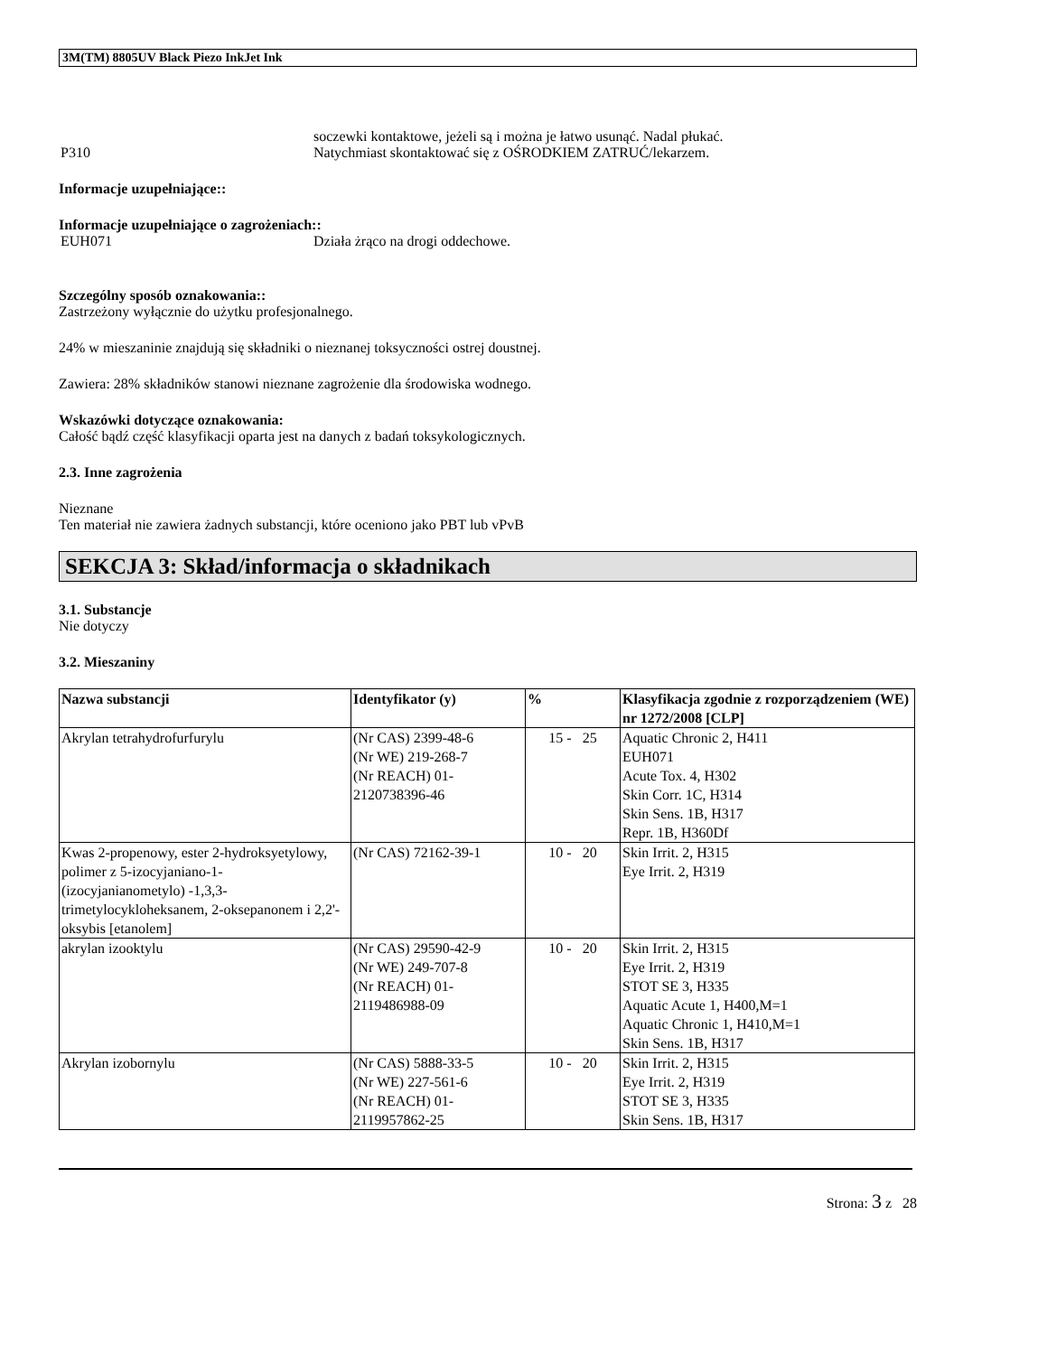3M(TM) 8805UV Black Piezo InkJet Ink
soczewki kontaktowe, jeżeli są i można je łatwo usunąć. Nadal płukać.
P310 Natychmiast skontaktować się z OŚRODKIEM ZATRUĆ/lekarzem.
Informacje uzupełniające::
Informacje uzupełniające o zagrożeniach::
EUH071 Działa żrąco na drogi oddechowe.
Szczególny sposób oznakowania::
Zastrzeżony wyłącznie do użytku profesjonalnego.
24% w mieszaninie znajdują się składniki o nieznanej toksyczności ostrej doustnej.
Zawiera: 28% składników stanowi nieznane zagrożenie dla środowiska wodnego.
Wskazówki dotyczące oznakowania:
Całość bądź część klasyfikacji oparta jest na danych z badań toksykologicznych.
2.3. Inne zagrożenia
Nieznane
Ten materiał nie zawiera żadnych substancji, które oceniono jako PBT lub vPvB
SEKCJA 3: Skład/informacja o składnikach
3.1. Substancje
Nie dotyczy
3.2. Mieszaniny
| Nazwa substancji | Identyfikator (y) | % | Klasyfikacja zgodnie z rozporządzeniem (WE) nr 1272/2008 [CLP] |
| --- | --- | --- | --- |
| Akrylan tetrahydrofurfurylu | (Nr CAS) 2399-48-6 (Nr WE) 219-268-7 (Nr REACH) 01-2120738396-46 | 15 - 25 | Aquatic Chronic 2, H411 EUH071 Acute Tox. 4, H302 Skin Corr. 1C, H314 Skin Sens. 1B, H317 Repr. 1B, H360Df |
| Kwas 2-propenowy, ester 2-hydroksyetylowy, polimer z 5-izocyjaniano-1- (izocyjanianometylo) -1,3,3-trimetylocykloheksanem, 2-oksepanonem i 2,2'-oksybis [etanolem] | (Nr CAS) 72162-39-1 | 10 - 20 | Skin Irrit. 2, H315 Eye Irrit. 2, H319 |
| akrylan izooktylu | (Nr CAS) 29590-42-9 (Nr WE) 249-707-8 (Nr REACH) 01-2119486988-09 | 10 - 20 | Skin Irrit. 2, H315 Eye Irrit. 2, H319 STOT SE 3, H335 Aquatic Acute 1, H400,M=1 Aquatic Chronic 1, H410,M=1 Skin Sens. 1B, H317 |
| Akrylan izobornylu | (Nr CAS) 5888-33-5 (Nr WE) 227-561-6 (Nr REACH) 01-2119957862-25 | 10 - 20 | Skin Irrit. 2, H315 Eye Irrit. 2, H319 STOT SE 3, H335 Skin Sens. 1B, H317 |
Strona: 3 z 28